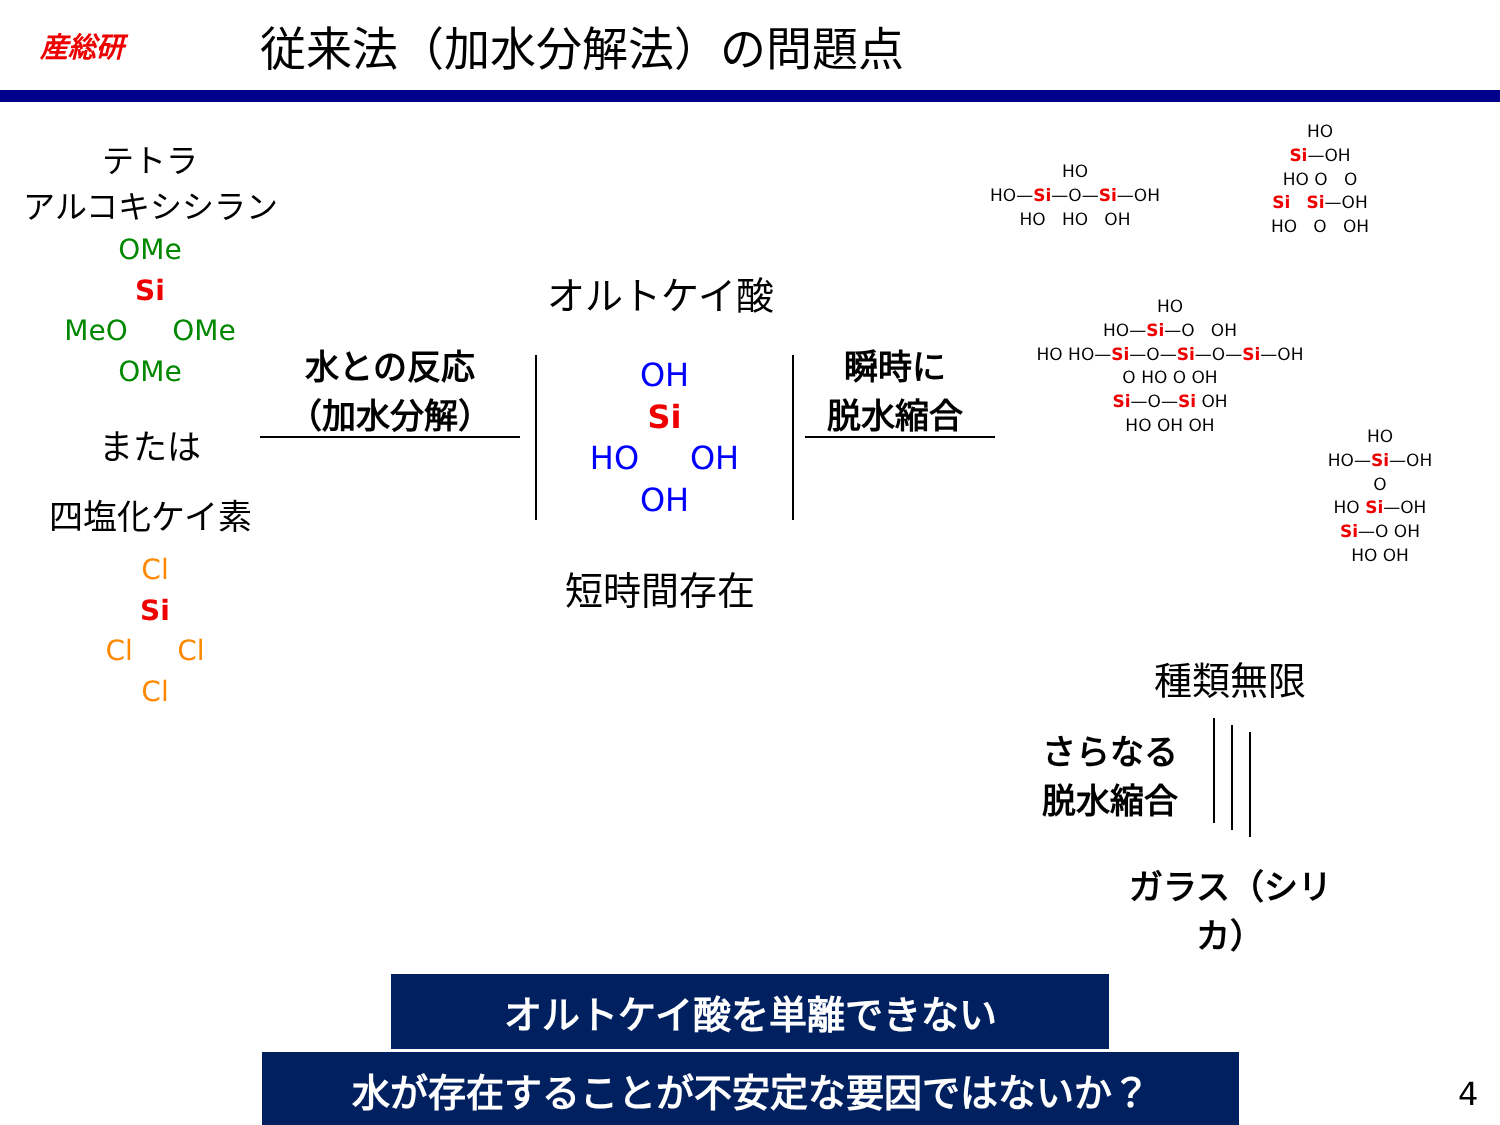産総研
従来法（加水分解法）の問題点
テトラ
アルコキシシラン
OMe
Si
MeO OMe
OMe
または
四塩化ケイ素
Cl
Si
Cl Cl
Cl
水との反応
（加水分解）
オルトケイ酸
OH
Si
HO OH
OH
短時間存在
瞬時に
脱水縮合
HO
HO—Si—O—Si—OH
HO HO OH
HO
Si—OH
HO O O
Si Si—OH
HO O OH
HO
HO—Si—O OH
HO HO—Si—O—Si—O—Si—OH
O HO O OH
Si—O—Si OH
HO OH OH
HO
HO—Si—OH
O
HO Si—OH
Si—O OH
HO OH
種類無限
さらなる
脱水縮合
ガラス（シリカ）
オルトケイ酸を単離できない
水が存在することが不安定な要因ではないか？ 4